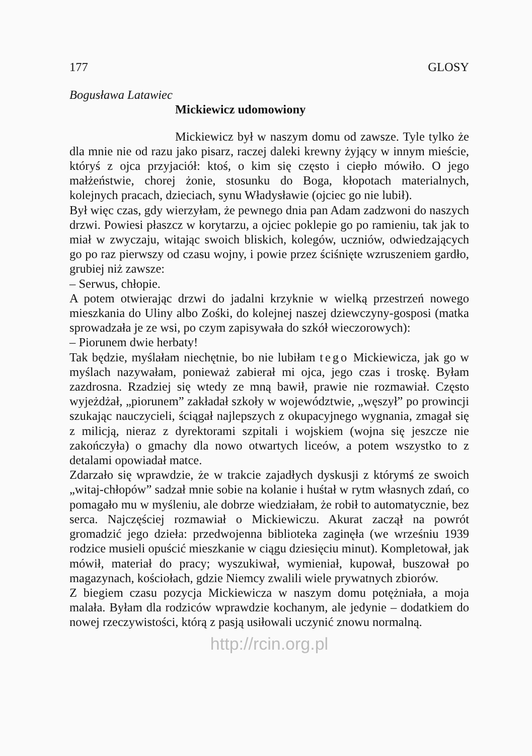177 GLOSY
Bogusława Latawiec
Mickiewicz udomowiony
Mickiewicz był w naszym domu od zawsze. Tyle tylko że dla mnie nie od razu jako pisarz, raczej daleki krewny żyjący w innym mieście, któryś z ojca przyjaciół: ktoś, o kim się często i ciepło mówiło. O jego małżeństwie, chorej żonie, stosunku do Boga, kłopotach materialnych, kolejnych pracach, dzieciach, synu Władysławie (ojciec go nie lubił).
Był więc czas, gdy wierzyłam, że pewnego dnia pan Adam zadzwoni do naszych drzwi. Powiesi płaszcz w korytarzu, a ojciec poklepie go po ramieniu, tak jak to miał w zwyczaju, witając swoich bliskich, kolegów, uczniów, odwiedzających go po raz pierwszy od czasu wojny, i powie przez ściśnięte wzruszeniem gardło, grubiej niż zawsze:
– Serwus, chłopie.
A potem otwierając drzwi do jadalni krzyknie w wielką przestrzeń nowego mieszkania do Uliny albo Zośki, do kolejnej naszej dziewczyny-gosposi (matka sprowadzała je ze wsi, po czym zapisywała do szkół wieczorowych):
– Piorunem dwie herbaty!
Tak będzie, myślałam niechętnie, bo nie lubiłam tego Mickiewicza, jak go w myślach nazywałam, ponieważ zabierał mi ojca, jego czas i troskę. Byłam zazdrosna. Rzadziej się wtedy ze mną bawił, prawie nie rozmawiał. Często wyjeżdżał, „piorunem” zakładał szkoły w województwie, „węszył” po prowincji szukając nauczycieli, ściągał najlepszych z okupacyjnego wygnania, zmagał się z milicją, nieraz z dyrektorami szpitali i wojskiem (wojna się jeszcze nie zakończyła) o gmachy dla nowo otwartych liceów, a potem wszystko to z detalami opowiadał matce.
Zdarzało się wprawdzie, że w trakcie zajadłych dyskusji z którymś ze swoich „witaj-chłopów” sadzał mnie sobie na kolanie i huśtał w rytm własnych zdań, co pomagało mu w myśleniu, ale dobrze wiedziałam, że robił to automatycznie, bez serca. Najczęściej rozmawiał o Mickiewiczu. Akurat zaczął na powrót gromadzić jego dzieła: przedwojenna biblioteka zaginęła (we wrześniu 1939 rodzice musieli opuścić mieszkanie w ciągu dziesięciu minut). Kompletował, jak mówił, materiał do pracy; wyszukiwał, wymieniał, kupował, buszował po magazynach, kościołach, gdzie Niemcy zwalili wiele prywatnych zbiorów.
Z biegiem czasu pozycja Mickiewicza w naszym domu potężniała, a moja malała. Byłam dla rodziców wprawdzie kochanym, ale jedynie – dodatkiem do nowej rzeczywistości, którą z pasją usiłowali uczynić znowu normalną.
http://rcin.org.pl